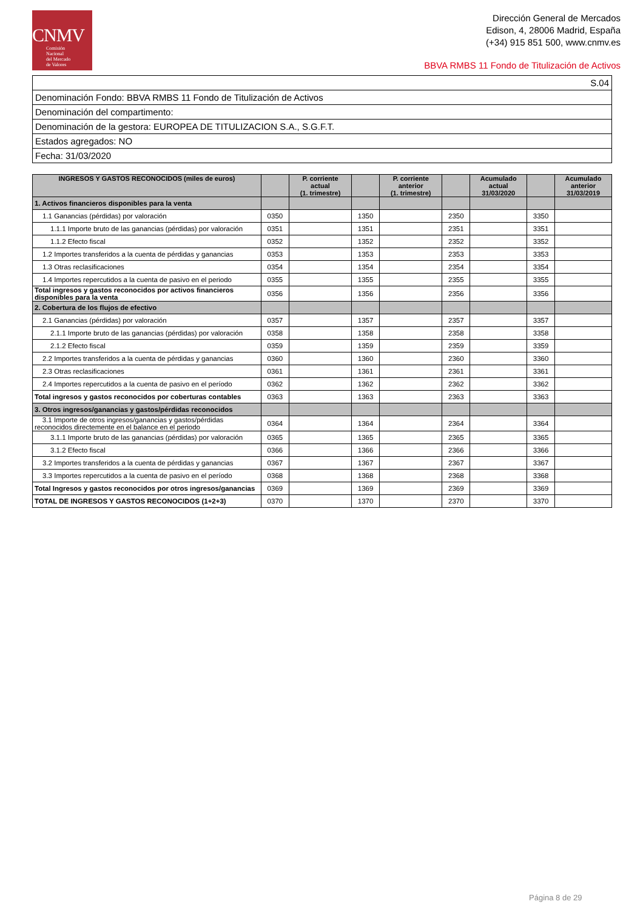CNMV
Comisión
Nacional
del Mercado
de Valores
Dirección General de Mercados
Edison, 4, 28006 Madrid, España
(+34) 915 851 500, www.cnmv.es
BBVA RMBS 11 Fondo de Titulización de Activos
| S.04 |
| Denominación Fondo: BBVA RMBS 11 Fondo de Titulización de Activos |
| Denominación del compartimento: |
| Denominación de la gestora: EUROPEA DE TITULIZACION S.A., S.G.F.T. |
| Estados agregados: NO |
| Fecha: 31/03/2020 |
| INGRESOS Y GASTOS RECONOCIDOS (miles de euros) | | P. corriente actual (1. trimestre) | | P. corriente anterior (1. trimestre) | | Acumulado actual 31/03/2020 | | Acumulado anterior 31/03/2019 |
| --- | --- | --- | --- | --- | --- | --- | --- | --- |
| 1. Activos financieros disponibles para la venta | | | | | | | | |
| 1.1 Ganancias (pérdidas) por valoración | 0350 | | 1350 | | 2350 | | 3350 | |
| 1.1.1 Importe bruto de las ganancias (pérdidas) por valoración | 0351 | | 1351 | | 2351 | | 3351 | |
| 1.1.2 Efecto fiscal | 0352 | | 1352 | | 2352 | | 3352 | |
| 1.2 Importes transferidos a la cuenta de pérdidas y ganancias | 0353 | | 1353 | | 2353 | | 3353 | |
| 1.3 Otras reclasificaciones | 0354 | | 1354 | | 2354 | | 3354 | |
| 1.4 Importes repercutidos a la cuenta de pasivo en el periodo | 0355 | | 1355 | | 2355 | | 3355 | |
| Total ingresos y gastos reconocidos por activos financieros disponibles para la venta | 0356 | | 1356 | | 2356 | | 3356 | |
| 2. Cobertura de los flujos de efectivo | | | | | | | | |
| 2.1 Ganancias (pérdidas) por valoración | 0357 | | 1357 | | 2357 | | 3357 | |
| 2.1.1 Importe bruto de las ganancias (pérdidas) por valoración | 0358 | | 1358 | | 2358 | | 3358 | |
| 2.1.2 Efecto fiscal | 0359 | | 1359 | | 2359 | | 3359 | |
| 2.2 Importes transferidos a la cuenta de pérdidas y ganancias | 0360 | | 1360 | | 2360 | | 3360 | |
| 2.3 Otras reclasificaciones | 0361 | | 1361 | | 2361 | | 3361 | |
| 2.4 Importes repercutidos a la cuenta de pasivo en el período | 0362 | | 1362 | | 2362 | | 3362 | |
| Total ingresos y gastos reconocidos por coberturas contables | 0363 | | 1363 | | 2363 | | 3363 | |
| 3. Otros ingresos/ganancias y gastos/pérdidas reconocidos | | | | | | | | |
| 3.1 Importe de otros ingresos/ganancias y gastos/pérdidas reconocidos directemente en el balance en el periodo | 0364 | | 1364 | | 2364 | | 3364 | |
| 3.1.1 Importe bruto de las ganancias (pérdidas) por valoración | 0365 | | 1365 | | 2365 | | 3365 | |
| 3.1.2 Efecto fiscal | 0366 | | 1366 | | 2366 | | 3366 | |
| 3.2 Importes transferidos a la cuenta de pérdidas y ganancias | 0367 | | 1367 | | 2367 | | 3367 | |
| 3.3 Importes repercutidos a la cuenta de pasivo en el período | 0368 | | 1368 | | 2368 | | 3368 | |
| Total Ingresos y gastos reconocidos por otros ingresos/ganancias | 0369 | | 1369 | | 2369 | | 3369 | |
| TOTAL DE INGRESOS Y GASTOS RECONOCIDOS (1+2+3) | 0370 | | 1370 | | 2370 | | 3370 | |
Página 8 de 29